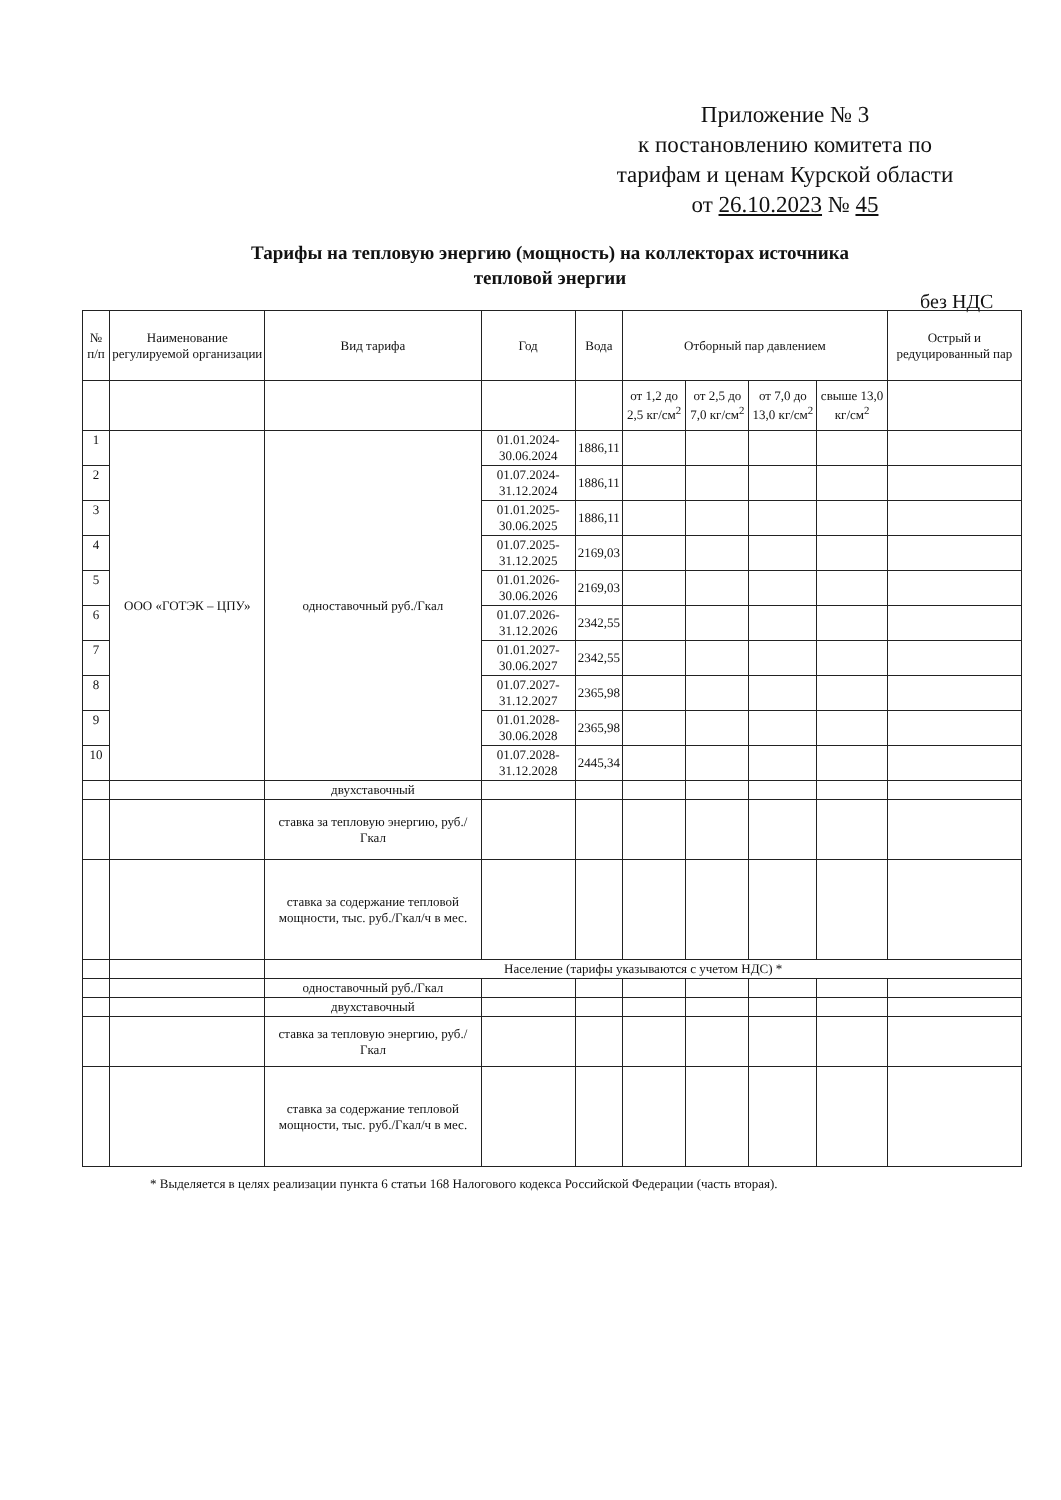Приложение № 3
к постановлению комитета по
тарифам и ценам Курской области
от 26.10.2023 № 45
Тарифы на тепловую энергию (мощность) на коллекторах источника тепловой энергии
без НДС
| № п/п | Наименование регулируемой организации | Вид тарифа | Год | Вода | Отборный пар давлением | | | | Острый и редуцированный пар |
| --- | --- | --- | --- | --- | --- | --- | --- | --- | --- |
| | | | | | от 1,2 до 2,5 кг/см<sup>2</sup> | от 2,5 до 7,0 кг/см<sup>2</sup> | от 7,0 до 13,0 кг/см<sup>2</sup> | свыше 13,0 кг/см<sup>2</sup> | |
| 1 | ООО «ГОТЭК – ЦПУ» | одноставочный руб./Гкал | 01.01.2024-30.06.2024 | 1886,11 | | | | | |
| 2 | | | 01.07.2024-31.12.2024 | 1886,11 | | | | | |
| 3 | | | 01.01.2025-30.06.2025 | 1886,11 | | | | | |
| 4 | | | 01.07.2025-31.12.2025 | 2169,03 | | | | | |
| 5 | | | 01.01.2026-30.06.2026 | 2169,03 | | | | | |
| 6 | | | 01.07.2026-31.12.2026 | 2342,55 | | | | | |
| 7 | | | 01.01.2027-30.06.2027 | 2342,55 | | | | | |
| 8 | | | 01.07.2027-31.12.2027 | 2365,98 | | | | | |
| 9 | | | 01.01.2028-30.06.2028 | 2365,98 | | | | | |
| 10 | | | 01.07.2028-31.12.2028 | 2445,34 | | | | | |
| | | двухставочный | | | | | | | |
| | | ставка за тепловую энергию, руб./Гкал | | | | | | | |
| | | ставка за содержание тепловой мощности, тыс. руб./Гкал/ч в мес. | | | | | | | |
| | | Население (тарифы указываются с учетом НДС) * | | | | | | | |
| | | одноставочный руб./Гкал | | | | | | | |
| | | двухставочный | | | | | | | |
| | | ставка за тепловую энергию, руб./Гкал | | | | | | | |
| | | ставка за содержание тепловой мощности, тыс. руб./Гкал/ч в мес. | | | | | | | |
* Выделяется в целях реализации пункта 6 статьи 168 Налогового кодекса Российской Федерации (часть вторая).